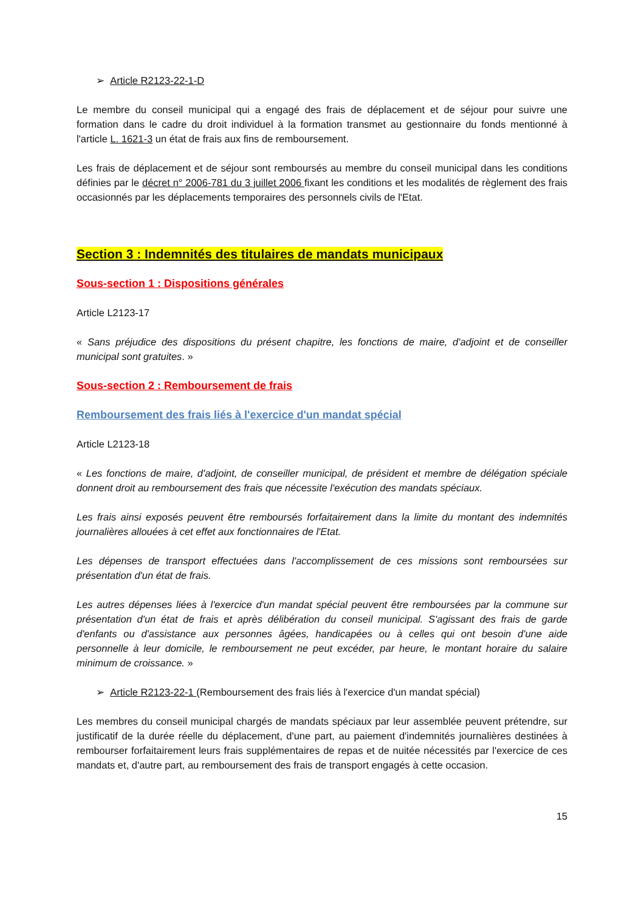➢ Article R2123-22-1-D
Le membre du conseil municipal qui a engagé des frais de déplacement et de séjour pour suivre une formation dans le cadre du droit individuel à la formation transmet au gestionnaire du fonds mentionné à l'article L. 1621-3 un état de frais aux fins de remboursement.
Les frais de déplacement et de séjour sont remboursés au membre du conseil municipal dans les conditions définies par le décret n° 2006-781 du 3 juillet 2006 fixant les conditions et les modalités de règlement des frais occasionnés par les déplacements temporaires des personnels civils de l'Etat.
Section 3 : Indemnités des titulaires de mandats municipaux
Sous-section 1 : Dispositions générales
Article L2123-17
« Sans préjudice des dispositions du présent chapitre, les fonctions de maire, d'adjoint et de conseiller municipal sont gratuites. »
Sous-section 2 : Remboursement de frais
Remboursement des frais liés à l'exercice d'un mandat spécial
Article L2123-18
« Les fonctions de maire, d'adjoint, de conseiller municipal, de président et membre de délégation spéciale donnent droit au remboursement des frais que nécessite l'exécution des mandats spéciaux.
Les frais ainsi exposés peuvent être remboursés forfaitairement dans la limite du montant des indemnités journalières allouées à cet effet aux fonctionnaires de l'Etat.
Les dépenses de transport effectuées dans l'accomplissement de ces missions sont remboursées sur présentation d'un état de frais.
Les autres dépenses liées à l'exercice d'un mandat spécial peuvent être remboursées par la commune sur présentation d'un état de frais et après délibération du conseil municipal. S'agissant des frais de garde d'enfants ou d'assistance aux personnes âgées, handicapées ou à celles qui ont besoin d'une aide personnelle à leur domicile, le remboursement ne peut excéder, par heure, le montant horaire du salaire minimum de croissance. »
➢ Article R2123-22-1 (Remboursement des frais liés à l'exercice d'un mandat spécial)
Les membres du conseil municipal chargés de mandats spéciaux par leur assemblée peuvent prétendre, sur justificatif de la durée réelle du déplacement, d'une part, au paiement d'indemnités journalières destinées à rembourser forfaitairement leurs frais supplémentaires de repas et de nuitée nécessités par l'exercice de ces mandats et, d'autre part, au remboursement des frais de transport engagés à cette occasion.
15